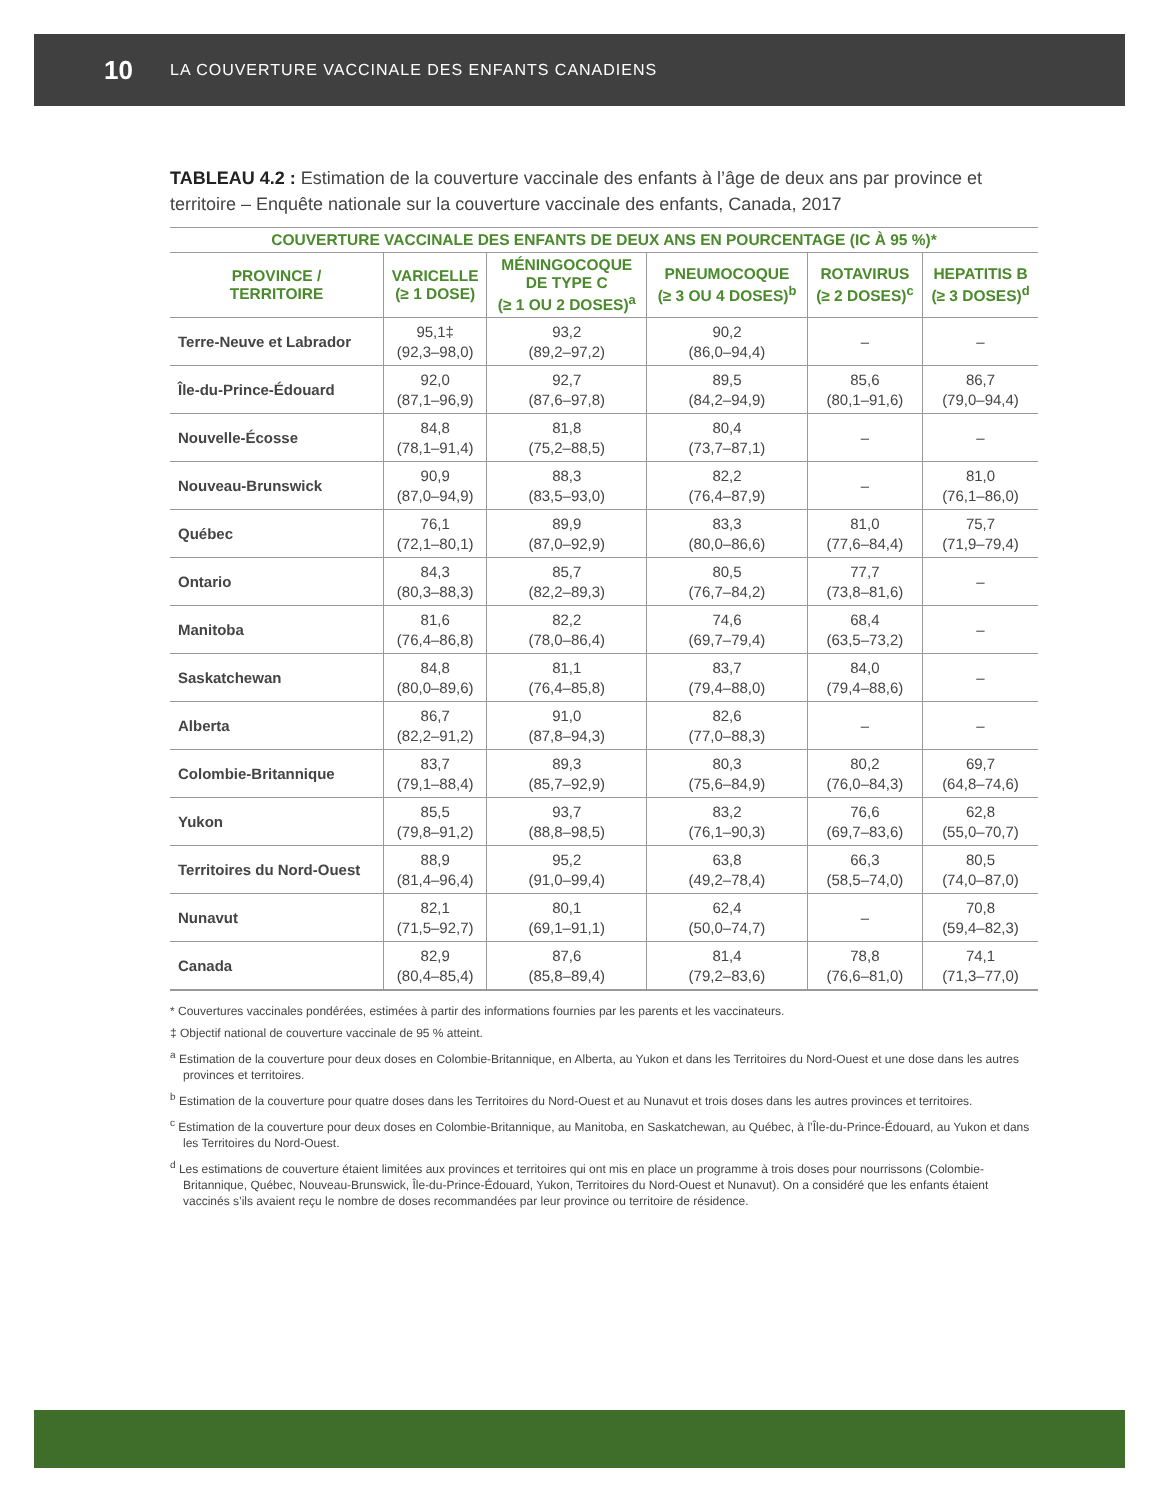10 LA COUVERTURE VACCINALE DES ENFANTS CANADIENS
TABLEAU 4.2 : Estimation de la couverture vaccinale des enfants à l’âge de deux ans par province et territoire – Enquête nationale sur la couverture vaccinale des enfants, Canada, 2017
| COUVERTURE VACCINALE DES ENFANTS DE DEUX ANS EN POURCENTAGE (IC À 95 %)* | | | | | |
| --- | --- | --- | --- | --- | --- |
| PROVINCE / TERRITOIRE | VARICELLE (≥ 1 DOSE) | MÉNINGOCOQUE DE TYPE C (≥ 1 OU 2 DOSES)<sup>a</sup> | PNEUMOCOQUE (≥ 3 OU 4 DOSES)<sup>b</sup> | ROTAVIRUS (≥ 2 DOSES)<sup>c</sup> | HEPATITIS B (≥ 3 DOSES)<sup>d</sup> |
| Terre-Neuve et Labrador | 95,1‡ (92,3–98,0) | 93,2 (89,2–97,2) | 90,2 (86,0–94,4) | – | – |
| Île-du-Prince-Édouard | 92,0 (87,1–96,9) | 92,7 (87,6–97,8) | 89,5 (84,2–94,9) | 85,6 (80,1–91,6) | 86,7 (79,0–94,4) |
| Nouvelle-Écosse | 84,8 (78,1–91,4) | 81,8 (75,2–88,5) | 80,4 (73,7–87,1) | – | – |
| Nouveau-Brunswick | 90,9 (87,0–94,9) | 88,3 (83,5–93,0) | 82,2 (76,4–87,9) | – | 81,0 (76,1–86,0) |
| Québec | 76,1 (72,1–80,1) | 89,9 (87,0–92,9) | 83,3 (80,0–86,6) | 81,0 (77,6–84,4) | 75,7 (71,9–79,4) |
| Ontario | 84,3 (80,3–88,3) | 85,7 (82,2–89,3) | 80,5 (76,7–84,2) | 77,7 (73,8–81,6) | – |
| Manitoba | 81,6 (76,4–86,8) | 82,2 (78,0–86,4) | 74,6 (69,7–79,4) | 68,4 (63,5–73,2) | – |
| Saskatchewan | 84,8 (80,0–89,6) | 81,1 (76,4–85,8) | 83,7 (79,4–88,0) | 84,0 (79,4–88,6) | – |
| Alberta | 86,7 (82,2–91,2) | 91,0 (87,8–94,3) | 82,6 (77,0–88,3) | – | – |
| Colombie-Britannique | 83,7 (79,1–88,4) | 89,3 (85,7–92,9) | 80,3 (75,6–84,9) | 80,2 (76,0–84,3) | 69,7 (64,8–74,6) |
| Yukon | 85,5 (79,8–91,2) | 93,7 (88,8–98,5) | 83,2 (76,1–90,3) | 76,6 (69,7–83,6) | 62,8 (55,0–70,7) |
| Territoires du Nord-Ouest | 88,9 (81,4–96,4) | 95,2 (91,0–99,4) | 63,8 (49,2–78,4) | 66,3 (58,5–74,0) | 80,5 (74,0–87,0) |
| Nunavut | 82,1 (71,5–92,7) | 80,1 (69,1–91,1) | 62,4 (50,0–74,7) | – | 70,8 (59,4–82,3) |
| Canada | 82,9 (80,4–85,4) | 87,6 (85,8–89,4) | 81,4 (79,2–83,6) | 78,8 (76,6–81,0) | 74,1 (71,3–77,0) |
* Couvertures vaccinales pondérées, estimées à partir des informations fournies par les parents et les vaccinateurs.
‡ Objectif national de couverture vaccinale de 95 % atteint.
<sup>a</sup> Estimation de la couverture pour deux doses en Colombie-Britannique, en Alberta, au Yukon et dans les Territoires du Nord-Ouest et une dose dans les autres provinces et territoires.
<sup>b</sup> Estimation de la couverture pour quatre doses dans les Territoires du Nord-Ouest et au Nunavut et trois doses dans les autres provinces et territoires.
<sup>c</sup> Estimation de la couverture pour deux doses en Colombie-Britannique, au Manitoba, en Saskatchewan, au Québec, à l’Île-du-Prince-Édouard, au Yukon et dans les Territoires du Nord-Ouest.
<sup>d</sup> Les estimations de couverture étaient limitées aux provinces et territoires qui ont mis en place un programme à trois doses pour nourrissons (Colombie-Britannique, Québec, Nouveau-Brunswick, Île-du-Prince-Édouard, Yukon, Territoires du Nord-Ouest et Nunavut). On a considéré que les enfants étaient vaccinés s’ils avaient reçu le nombre de doses recommandées par leur province ou territoire de résidence.